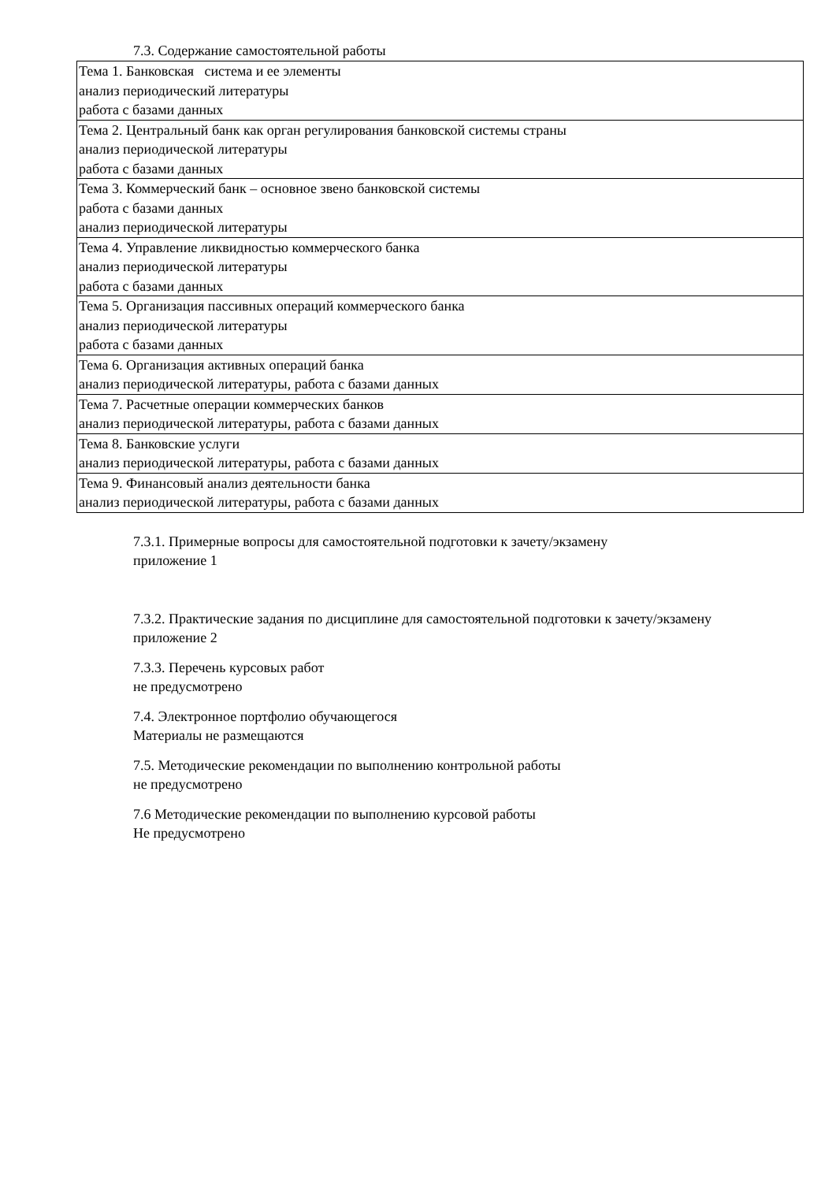7.3. Содержание самостоятельной работы
| Тема 1. Банковская система и ее элементы анализ периодический литературы работа с базами данных |
| Тема 2. Центральный банк как орган регулирования банковской системы страны анализ периодической литературы работа с базами данных |
| Тема 3. Коммерческий банк – основное звено банковской системы работа с базами данных анализ периодической литературы |
| Тема 4. Управление ликвидностью коммерческого банка анализ периодической литературы работа с базами данных |
| Тема 5. Организация пассивных операций коммерческого банка анализ периодической литературы работа с базами данных |
| Тема 6. Организация активных операций банка анализ периодической литературы, работа с базами данных |
| Тема 7. Расчетные операции коммерческих банков анализ периодической литературы, работа с базами данных |
| Тема 8. Банковские услуги анализ периодической литературы, работа с базами данных |
| Тема 9. Финансовый анализ деятельности банка анализ периодической литературы, работа с базами данных |
7.3.1. Примерные вопросы для самостоятельной подготовки к зачету/экзамену
приложение 1
7.3.2. Практические задания по дисциплине для самостоятельной подготовки к зачету/экзамену
приложение 2
7.3.3. Перечень курсовых работ
не предусмотрено
7.4. Электронное портфолио обучающегося
Материалы не размещаются
7.5. Методические рекомендации по выполнению контрольной работы
не предусмотрено
7.6 Методические рекомендации по выполнению курсовой работы
Не предусмотрено